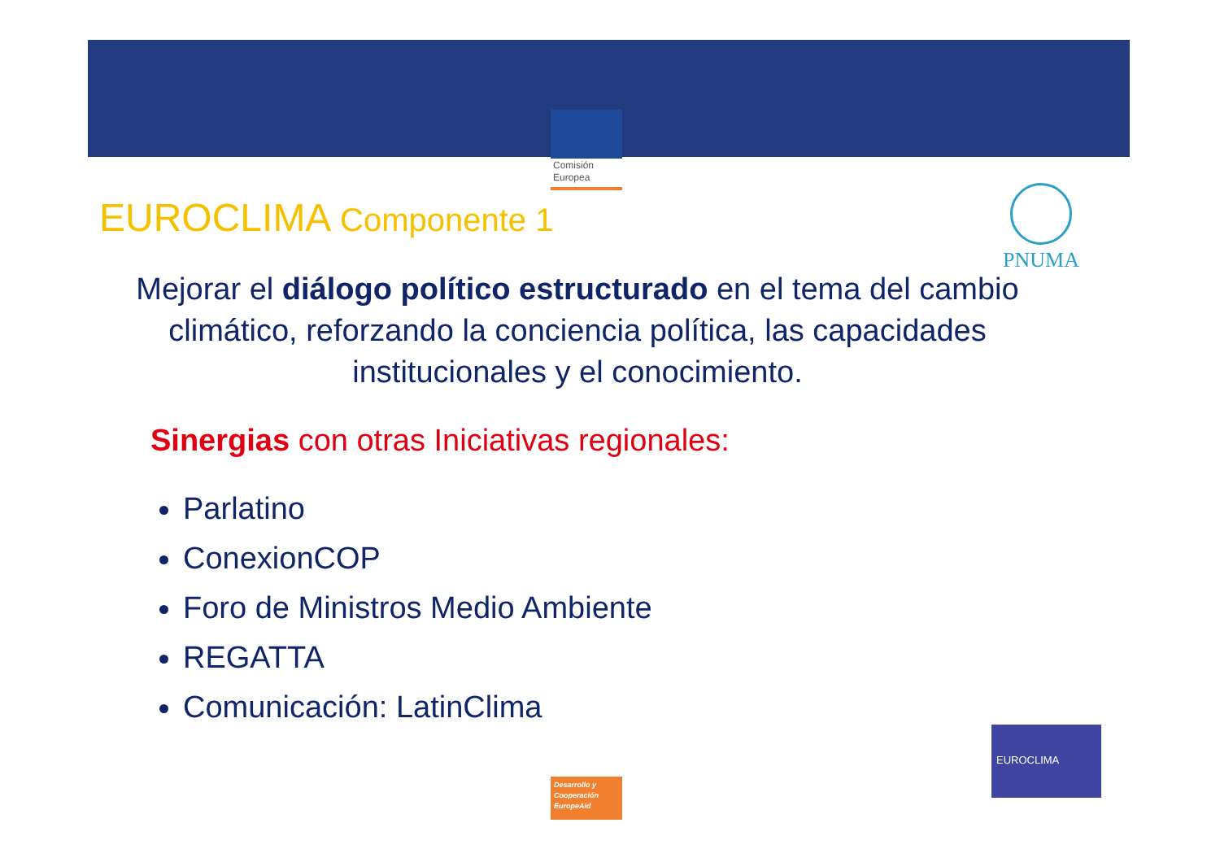Comisión
Europea
EUROCLIMA Componente 1 PNUMA
Mejorar el diálogo político estructurado en el tema del cambio climático, reforzando la conciencia política, las capacidades institucionales y el conocimiento.
Sinergias con otras Iniciativas regionales:
Parlatino
ConexionCOP
Foro de Ministros Medio Ambiente
REGATTA
Comunicación: LatinClima
Desarrollo y
Cooperación
EuropeAid
EUROCLIMA